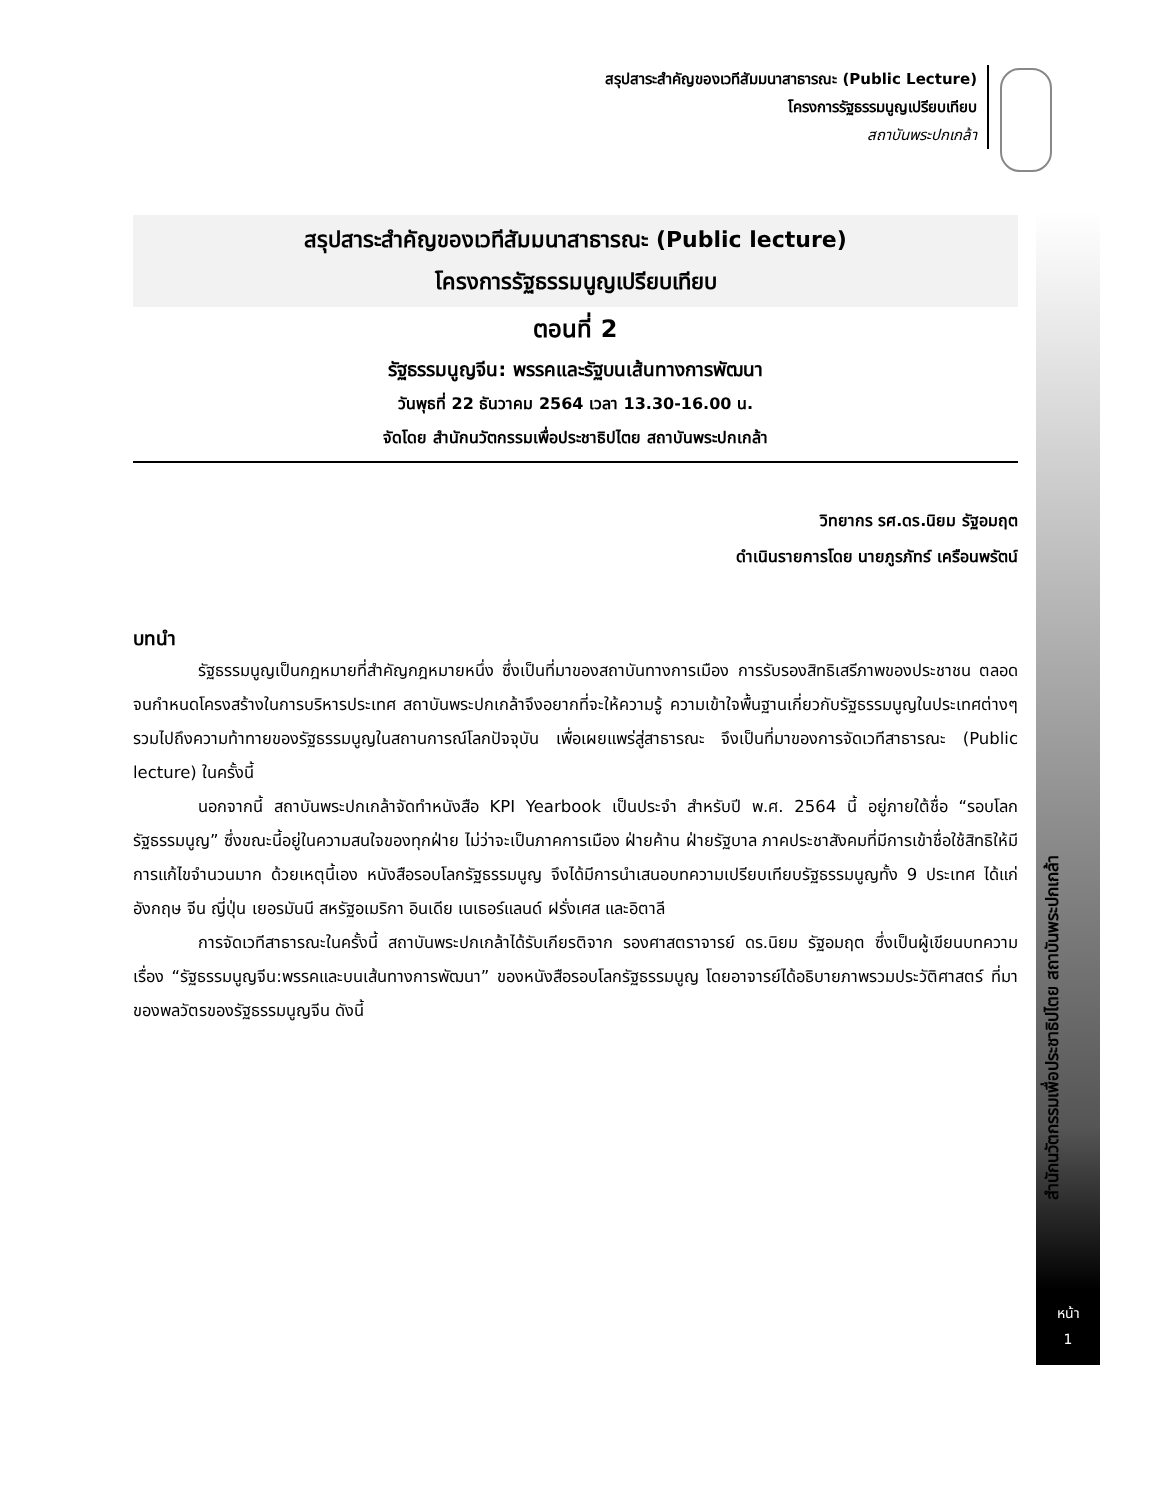สรุปสาระสำคัญของเวทีสัมมนาสาธารณะ (Public Lecture)
โครงการรัฐธรรมนูญเปรียบเทียบ
สถาบันพระปกเกล้า
สำนักนวัตกรรมเพื่อประชาธิปไตย สถาบันพระปกเกล้า
หน้า
1
สรุปสาระสำคัญของเวทีสัมมนาสาธารณะ (Public lecture)
โครงการรัฐธรรมนูญเปรียบเทียบ
ตอนที่ 2
รัฐธรรมนูญจีน: พรรคและรัฐบนเส้นทางการพัฒนา
วันพุธที่ 22 ธันวาคม 2564 เวลา 13.30-16.00 น.
จัดโดย สำนักนวัตกรรมเพื่อประชาธิปไตย สถาบันพระปกเกล้า
วิทยากร รศ.ดร.นิยม รัฐอมฤต
ดำเนินรายการโดย นายภูรภัทร์ เครือนพรัตน์
บทนำ
รัฐธรรมนูญเป็นกฎหมายที่สำคัญกฎหมายหนึ่ง ซึ่งเป็นที่มาของสถาบันทางการเมือง การรับรองสิทธิเสรีภาพของประชาชน ตลอดจนกำหนดโครงสร้างในการบริหารประเทศ สถาบันพระปกเกล้าจึงอยากที่จะให้ความรู้ ความเข้าใจพื้นฐานเกี่ยวกับรัฐธรรมนูญในประเทศต่างๆ รวมไปถึงความท้าทายของรัฐธรรมนูญในสถานการณ์โลกปัจจุบัน เพื่อเผยแพร่สู่สาธารณะ จึงเป็นที่มาของการจัดเวทีสาธารณะ (Public lecture) ในครั้งนี้
นอกจากนี้ สถาบันพระปกเกล้าจัดทำหนังสือ KPI Yearbook เป็นประจำ สำหรับปี พ.ศ. 2564 นี้ อยู่ภายใต้ชื่อ “รอบโลกรัฐธรรมนูญ” ซึ่งขณะนี้อยู่ในความสนใจของทุกฝ่าย ไม่ว่าจะเป็นภาคการเมือง ฝ่ายค้าน ฝ่ายรัฐบาล ภาคประชาสังคมที่มีการเข้าชื่อใช้สิทธิให้มีการแก้ไขจำนวนมาก ด้วยเหตุนี้เอง หนังสือรอบโลกรัฐธรรมนูญ จึงได้มีการนำเสนอบทความเปรียบเทียบรัฐธรรมนูญทั้ง 9 ประเทศ ได้แก่ อังกฤษ จีน ญี่ปุ่น เยอรมันนี สหรัฐอเมริกา อินเดีย เนเธอร์แลนด์ ฝรั่งเศส และอิตาลี
การจัดเวทีสาธารณะในครั้งนี้ สถาบันพระปกเกล้าได้รับเกียรติจาก รองศาสตราจารย์ ดร.นิยม รัฐอมฤต ซึ่งเป็นผู้เขียนบทความเรื่อง “รัฐธรรมนูญจีน:พรรคและบนเส้นทางการพัฒนา” ของหนังสือรอบโลกรัฐธรรมนูญ โดยอาจารย์ได้อธิบายภาพรวมประวัติศาสตร์ ที่มา ของพลวัตรของรัฐธรรมนูญจีน ดังนี้